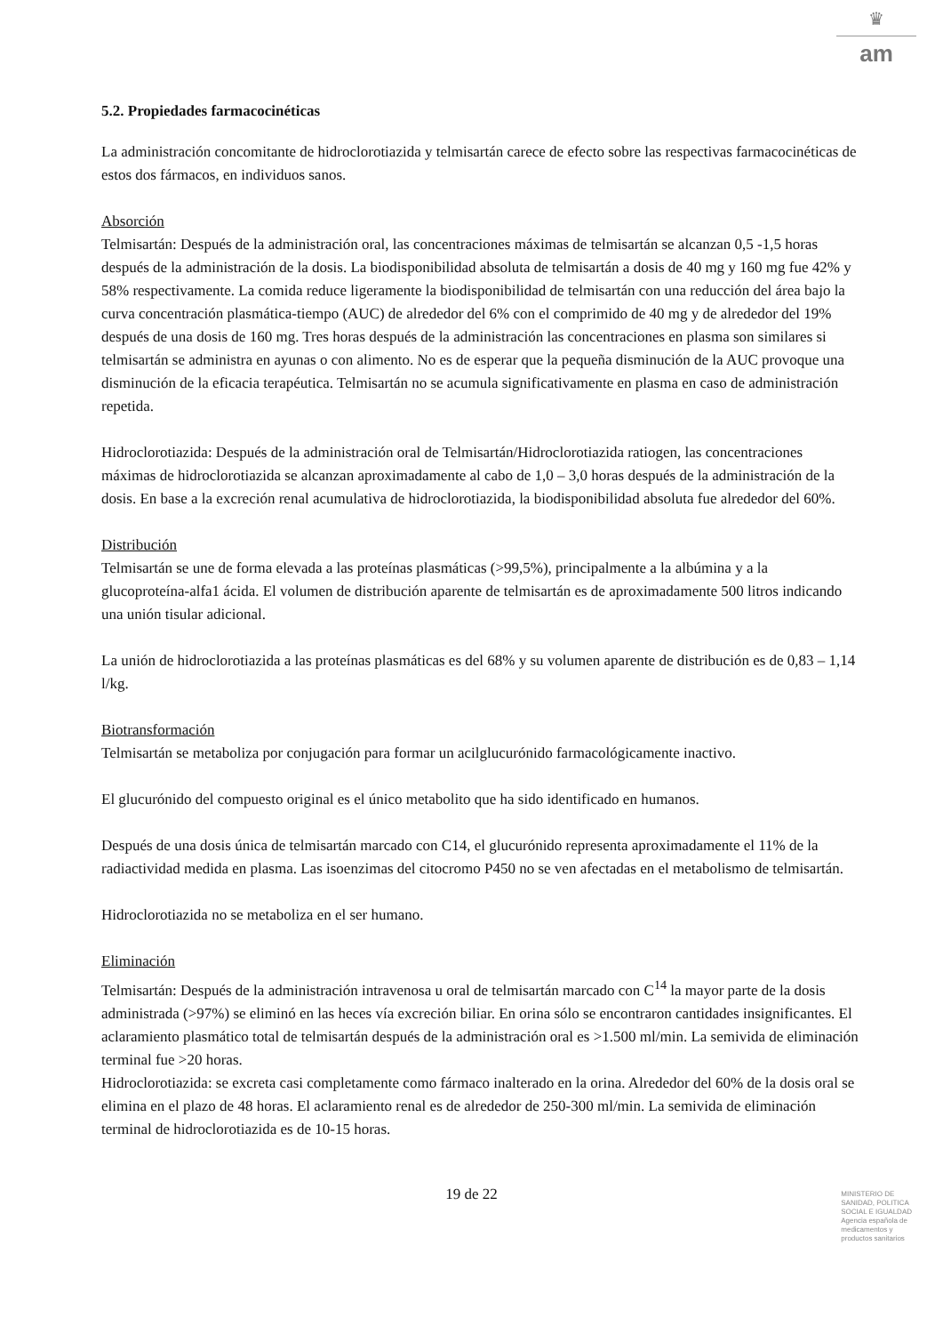♛
am
5.2. Propiedades farmacocinéticas
La administración concomitante de hidroclorotiazida y telmisartán carece de efecto sobre las respectivas farmacocinéticas de estos dos fármacos, en individuos sanos.
Absorción
Telmisartán: Después de la administración oral, las concentraciones máximas de telmisartán se alcanzan 0,5 -1,5 horas después de la administración de la dosis. La biodisponibilidad absoluta de telmisartán a dosis de 40 mg y 160 mg fue 42% y 58% respectivamente. La comida reduce ligeramente la biodisponibilidad de telmisartán con una reducción del área bajo la curva concentración plasmática-tiempo (AUC) de alrededor del 6% con el comprimido de 40 mg y de alrededor del 19% después de una dosis de 160 mg. Tres horas después de la administración las concentraciones en plasma son similares si telmisartán se administra en ayunas o con alimento. No es de esperar que la pequeña disminución de la AUC provoque una disminución de la eficacia terapéutica. Telmisartán no se acumula significativamente en plasma en caso de administración repetida.
Hidroclorotiazida: Después de la administración oral de Telmisartán/Hidroclorotiazida ratiogen, las concentraciones máximas de hidroclorotiazida se alcanzan aproximadamente al cabo de 1,0 – 3,0 horas después de la administración de la dosis. En base a la excreción renal acumulativa de hidroclorotiazida, la biodisponibilidad absoluta fue alrededor del 60%.
Distribución
Telmisartán se une de forma elevada a las proteínas plasmáticas (>99,5%), principalmente a la albúmina y a la glucoproteína-alfa1 ácida. El volumen de distribución aparente de telmisartán es de aproximadamente 500 litros indicando una unión tisular adicional.
La unión de hidroclorotiazida a las proteínas plasmáticas es del 68% y su volumen aparente de distribución es de 0,83 – 1,14 l/kg.
Biotransformación
Telmisartán se metaboliza por conjugación para formar un acilglucurónido farmacológicamente inactivo.
El glucurónido del compuesto original es el único metabolito que ha sido identificado en humanos.
Después de una dosis única de telmisartán marcado con C14, el glucurónido representa aproximadamente el 11% de la radiactividad medida en plasma. Las isoenzimas del citocromo P450 no se ven afectadas en el metabolismo de telmisartán.
Hidroclorotiazida no se metaboliza en el ser humano.
Eliminación
Telmisartán: Después de la administración intravenosa u oral de telmisartán marcado con C<sup>14</sup> la mayor parte de la dosis administrada (>97%) se eliminó en las heces vía excreción biliar. En orina sólo se encontraron cantidades insignificantes. El aclaramiento plasmático total de telmisartán después de la administración oral es >1.500 ml/min. La semivida de eliminación terminal fue >20 horas.
Hidroclorotiazida: se excreta casi completamente como fármaco inalterado en la orina. Alrededor del 60% de la dosis oral se elimina en el plazo de 48 horas. El aclaramiento renal es de alrededor de 250-300 ml/min. La semivida de eliminación terminal de hidroclorotiazida es de 10-15 horas.
19 de 22
MINISTERIO DE
SANIDAD, POLITICA
SOCIAL E IGUALDAD
Agencia española de
medicamentos y
productos sanitarios